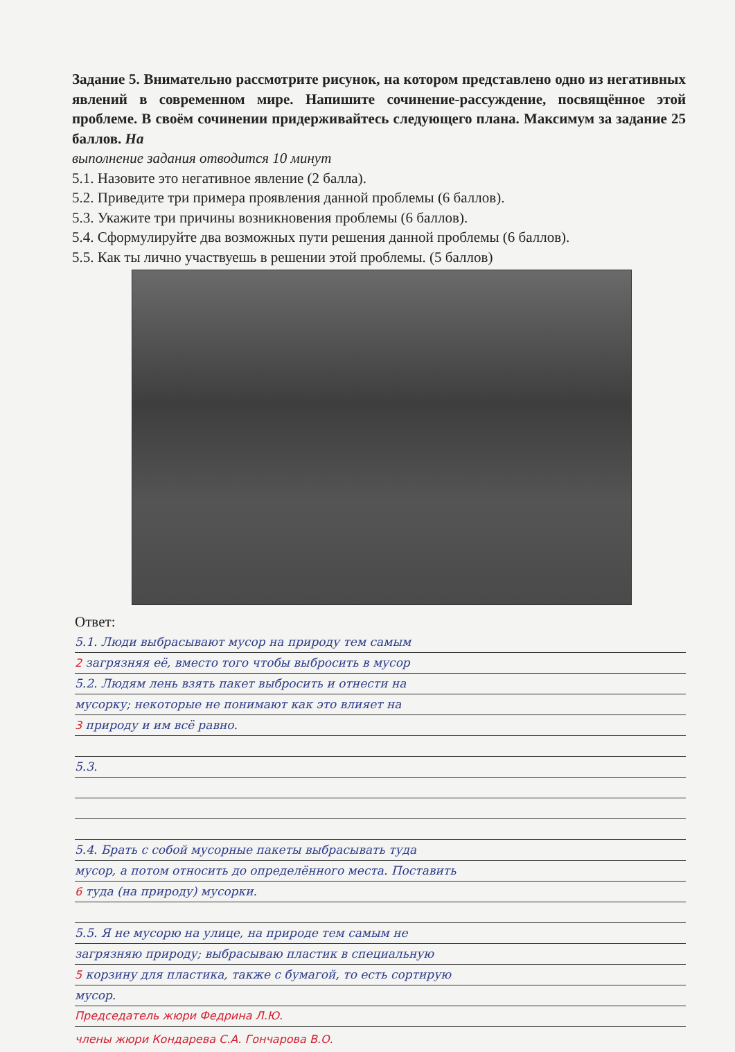Задание 5. Внимательно рассмотрите рисунок, на котором представлено одно из негативных явлений в современном мире. Напишите сочинение-рассуждение, посвящённое этой проблеме. В своём сочинении придерживайтесь следующего плана. Максимум за задание 25 баллов. На
выполнение задания отводится 10 минут
5.1. Назовите это негативное явление (2 балла).
5.2. Приведите три примера проявления данной проблемы (6 баллов).
5.3. Укажите три причины возникновения проблемы (6 баллов).
5.4. Сформулируйте два возможных пути решения данной проблемы (6 баллов).
5.5. Как ты лично участвуешь в решении этой проблемы. (5 баллов)
Ответ:
5.1. Люди выбрасывают мусор на природу тем самым
2 загрязняя её, вместо того чтобы выбросить в мусор
5.2. Людям лень взять пакет выбросить и отнести на
мусорку; некоторые не понимают как это влияет на
3 природу и им всё равно.
5.3.
5.4. Брать с собой мусорные пакеты выбрасывать туда
мусор, а потом относить до определённого места. Поставить
6 туда (на природу) мусорки.
5.5. Я не мусорю на улице, на природе тем самым не
загрязняю природу; выбрасываю пластик в специальную
5 корзину для пластика, также с бумагой, то есть сортирую
мусор.
Председатель жюри Федрина Л.Ю.
члены жюри Кондарева С.А. Гончарова В.О.